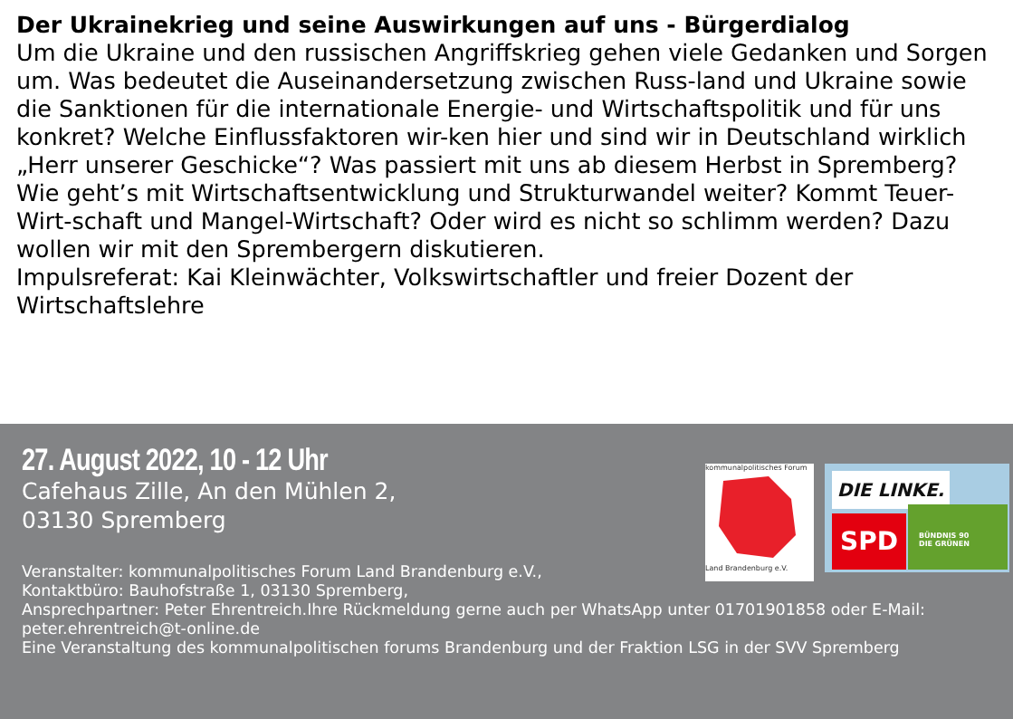Der Ukrainekrieg und seine Auswirkungen auf uns - Bürgerdialog
Um die Ukraine und den russischen Angriffskrieg gehen viele Gedanken und Sorgen um. Was bedeutet die Auseinandersetzung zwischen Russ-land und Ukraine sowie die Sanktionen für die internationale Energie- und Wirtschaftspolitik und für uns konkret? Welche Einflussfaktoren wir-ken hier und sind wir in Deutschland wirklich „Herr unserer Geschicke“? Was passiert mit uns ab diesem Herbst in Spremberg? Wie geht’s mit Wirtschaftsentwicklung und Strukturwandel weiter? Kommt Teuer-Wirt-schaft und Mangel-Wirtschaft? Oder wird es nicht so schlimm werden? Dazu wollen wir mit den Sprembergern diskutieren.
Impulsreferat: Kai Kleinwächter, Volkswirtschaftler und freier Dozent der Wirtschaftslehre
27. August 2022, 10 - 12 Uhr
Cafehaus Zille, An den Mühlen 2,
03130 Spremberg
Veranstalter: kommunalpolitisches Forum Land Brandenburg e.V.,
Kontaktbüro: Bauhofstraße 1, 03130 Spremberg,
Ansprechpartner: Peter Ehrentreich.Ihre Rückmeldung gerne auch per WhatsApp unter 01701901858 oder E-Mail: peter.ehrentreich@t-online.de
Eine Veranstaltung des kommunalpolitischen forums Brandenburg und der Fraktion LSG in der SVV Spremberg
kommunalpolitisches Forum
Land Brandenburg e.V.
DIE LINKE.
SPD
BÜNDNIS 90
DIE GRÜNEN